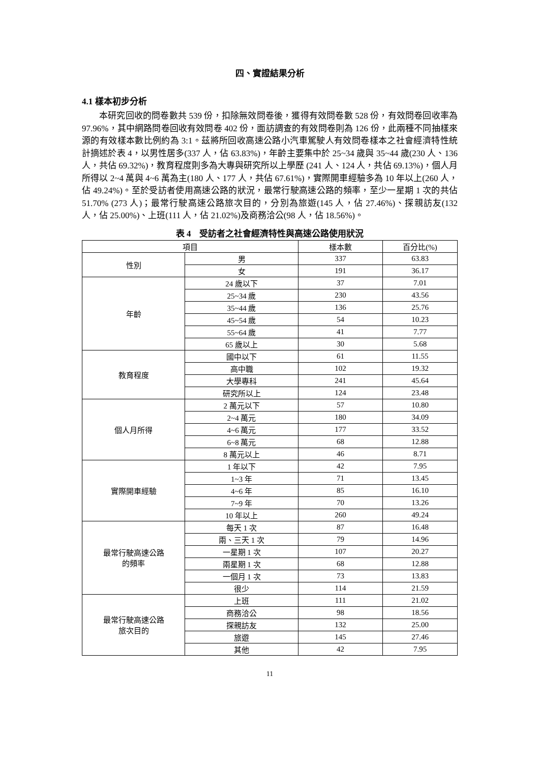四、實證結果分析
4.1 樣本初步分析
本研究回收的問卷數共 539 份，扣除無效問卷後，獲得有效問卷數 528 份，有效問卷回收率為 97.96%，其中網路問卷回收有效問卷 402 份，面訪調查的有效問卷則為 126 份，此兩種不同抽樣來源的有效樣本數比例約為 3:1。茲將所回收高速公路小汽車駕駛人有效問卷樣本之社會經濟特性統計摘述於表 4，以男性居多(337 人，佔 63.83%)，年齡主要集中於 25~34 歲與 35~44 歲(230 人、136 人，共佔 69.32%)，教育程度則多為大專與研究所以上學歷 (241 人、124 人，共佔 69.13%)，個人月所得以 2~4 萬與 4~6 萬為主(180 人、177 人，共佔 67.61%)，實際開車經驗多為 10 年以上(260 人，佔 49.24%)。至於受訪者使用高速公路的狀況，最常行駛高速公路的頻率，至少一星期 1 次的共佔 51.70% (273 人)；最常行駛高速公路旅次目的，分別為旅遊(145 人，佔 27.46%)、探親訪友(132 人，佔 25.00%)、上班(111 人，佔 21.02%)及商務洽公(98 人，佔 18.56%)。
表 4　受訪者之社會經濟特性與高速公路使用狀況
| 項目 | | 樣本數 | 百分比(%) |
| --- | --- | --- | --- |
| 性別 | 男 | 337 | 63.83 |
| | 女 | 191 | 36.17 |
| 年齡 | 24 歲以下 | 37 | 7.01 |
| | 25~34 歲 | 230 | 43.56 |
| | 35~44 歲 | 136 | 25.76 |
| | 45~54 歲 | 54 | 10.23 |
| | 55~64 歲 | 41 | 7.77 |
| | 65 歲以上 | 30 | 5.68 |
| 教育程度 | 國中以下 | 61 | 11.55 |
| | 高中職 | 102 | 19.32 |
| | 大學專科 | 241 | 45.64 |
| | 研究所以上 | 124 | 23.48 |
| 個人月所得 | 2 萬元以下 | 57 | 10.80 |
| | 2~4 萬元 | 180 | 34.09 |
| | 4~6 萬元 | 177 | 33.52 |
| | 6~8 萬元 | 68 | 12.88 |
| | 8 萬元以上 | 46 | 8.71 |
| 實際開車經驗 | 1 年以下 | 42 | 7.95 |
| | 1~3 年 | 71 | 13.45 |
| | 4~6 年 | 85 | 16.10 |
| | 7~9 年 | 70 | 13.26 |
| | 10 年以上 | 260 | 49.24 |
| 最常行駛高速公路 的頻率 | 每天 1 次 | 87 | 16.48 |
| | 兩、三天 1 次 | 79 | 14.96 |
| | 一星期 1 次 | 107 | 20.27 |
| | 兩星期 1 次 | 68 | 12.88 |
| | 一個月 1 次 | 73 | 13.83 |
| | 很少 | 114 | 21.59 |
| 最常行駛高速公路 旅次目的 | 上班 | 111 | 21.02 |
| | 商務洽公 | 98 | 18.56 |
| | 探親訪友 | 132 | 25.00 |
| | 旅遊 | 145 | 27.46 |
| | 其他 | 42 | 7.95 |
11